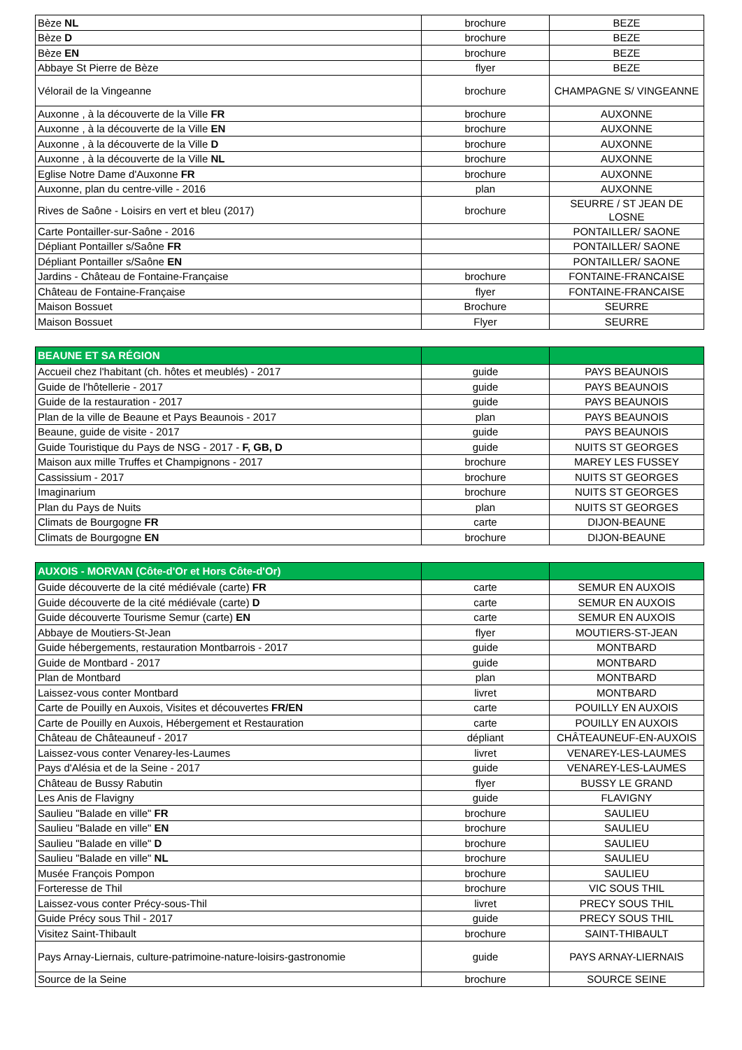| Bèze NL | brochure | BEZE |
| Bèze D | brochure | BEZE |
| Bèze EN | brochure | BEZE |
| Abbaye St Pierre de Bèze | flyer | BEZE |
| Vélorail de la Vingeanne | brochure | CHAMPAGNE S/ VINGEANNE |
| Auxonne , à la découverte de la Ville FR | brochure | AUXONNE |
| Auxonne , à la découverte de la Ville EN | brochure | AUXONNE |
| Auxonne , à la découverte de la Ville D | brochure | AUXONNE |
| Auxonne , à la découverte de la Ville NL | brochure | AUXONNE |
| Eglise Notre Dame d'Auxonne FR | brochure | AUXONNE |
| Auxonne, plan du centre-ville - 2016 | plan | AUXONNE |
| Rives de Saône - Loisirs en vert et bleu (2017) | brochure | SEURRE / ST JEAN DE LOSNE |
| Carte Pontailler-sur-Saône - 2016 | | PONTAILLER/ SAONE |
| Dépliant Pontailler s/Saône FR | | PONTAILLER/ SAONE |
| Dépliant Pontailler s/Saône EN | | PONTAILLER/ SAONE |
| Jardins - Château de Fontaine-Française | brochure | FONTAINE-FRANCAISE |
| Château de Fontaine-Française | flyer | FONTAINE-FRANCAISE |
| Maison Bossuet | Brochure | SEURRE |
| Maison Bossuet | Flyer | SEURRE |
| BEAUNE ET SA RÉGION | | |
| Accueil chez l'habitant (ch. hôtes et meublés) - 2017 | guide | PAYS BEAUNOIS |
| Guide de l'hôtellerie - 2017 | guide | PAYS BEAUNOIS |
| Guide de la restauration - 2017 | guide | PAYS BEAUNOIS |
| Plan de la ville de Beaune et Pays Beaunois - 2017 | plan | PAYS BEAUNOIS |
| Beaune, guide de visite - 2017 | guide | PAYS BEAUNOIS |
| Guide Touristique du Pays de NSG - 2017 - F, GB, D | guide | NUITS ST GEORGES |
| Maison aux mille Truffes et Champignons - 2017 | brochure | MAREY LES FUSSEY |
| Cassissium - 2017 | brochure | NUITS ST GEORGES |
| Imaginarium | brochure | NUITS ST GEORGES |
| Plan du Pays de Nuits | plan | NUITS ST GEORGES |
| Climats de Bourgogne FR | carte | DIJON-BEAUNE |
| Climats de Bourgogne EN | brochure | DIJON-BEAUNE |
| AUXOIS - MORVAN (Côte-d'Or et Hors Côte-d'Or) | | |
| Guide découverte de la cité médiévale (carte) FR | carte | SEMUR EN AUXOIS |
| Guide découverte de la cité médiévale (carte) D | carte | SEMUR EN AUXOIS |
| Guide découverte Tourisme Semur (carte) EN | carte | SEMUR EN AUXOIS |
| Abbaye de Moutiers-St-Jean | flyer | MOUTIERS-ST-JEAN |
| Guide hébergements, restauration Montbarrois - 2017 | guide | MONTBARD |
| Guide de Montbard - 2017 | guide | MONTBARD |
| Plan de Montbard | plan | MONTBARD |
| Laissez-vous conter Montbard | livret | MONTBARD |
| Carte de Pouilly en Auxois, Visites et découvertes FR/EN | carte | POUILLY EN AUXOIS |
| Carte de Pouilly en Auxois, Hébergement et Restauration | carte | POUILLY EN AUXOIS |
| Château de Châteauneuf - 2017 | dépliant | CHÂTEAUNEUF-EN-AUXOIS |
| Laissez-vous conter Venarey-les-Laumes | livret | VENAREY-LES-LAUMES |
| Pays d'Alésia et de la Seine - 2017 | guide | VENAREY-LES-LAUMES |
| Château de Bussy Rabutin | flyer | BUSSY LE GRAND |
| Les Anis de Flavigny | guide | FLAVIGNY |
| Saulieu "Balade en ville" FR | brochure | SAULIEU |
| Saulieu "Balade en ville" EN | brochure | SAULIEU |
| Saulieu "Balade en ville" D | brochure | SAULIEU |
| Saulieu "Balade en ville" NL | brochure | SAULIEU |
| Musée François Pompon | brochure | SAULIEU |
| Forteresse de Thil | brochure | VIC SOUS THIL |
| Laissez-vous conter Précy-sous-Thil | livret | PRECY SOUS THIL |
| Guide Précy sous Thil - 2017 | guide | PRECY SOUS THIL |
| Visitez Saint-Thibault | brochure | SAINT-THIBAULT |
| Pays Arnay-Liernais, culture-patrimoine-nature-loisirs-gastronomie | guide | PAYS ARNAY-LIERNAIS |
| Source de la Seine | brochure | SOURCE SEINE |